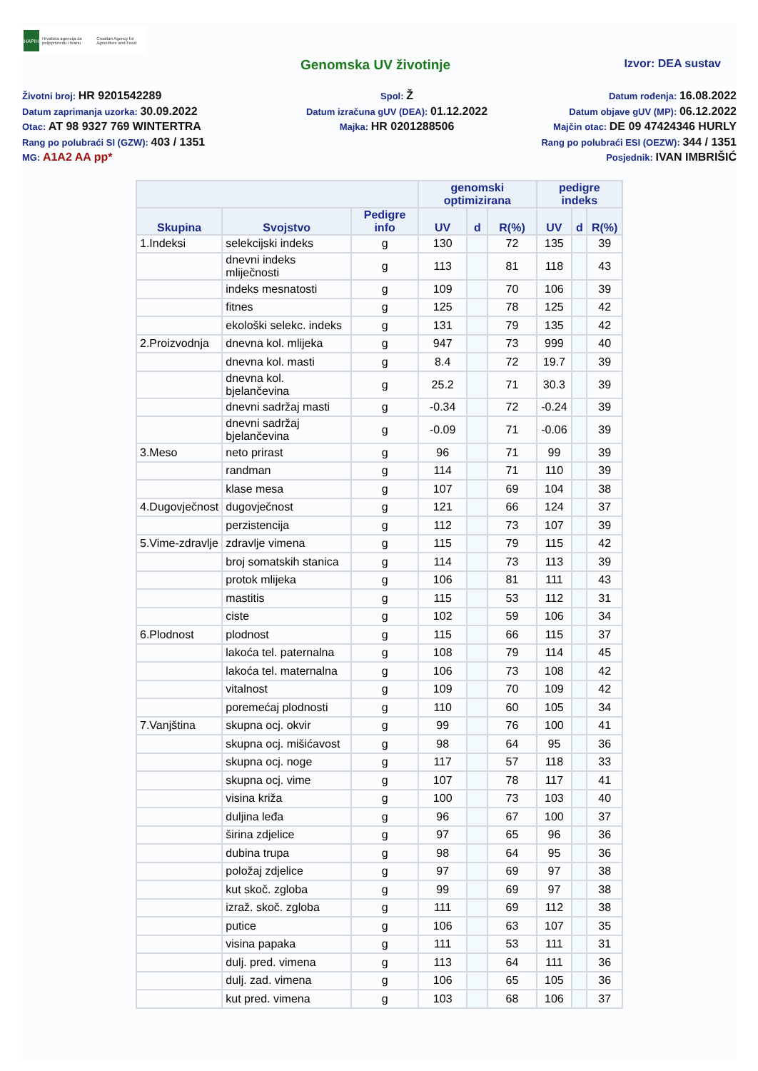HAPIH
Hrvatska agencija za poljoprivredu i hranu
Croatian Agency for Agriculture and Food
Genomska UV životinje
Izvor: DEA sustav
Životni broj: HR 9201542289
Spol: Ž
Datum rođenja: 16.08.2022
Datum zaprimanja uzorka: 30.09.2022
Datum izračuna gUV (DEA): 01.12.2022
Datum objave gUV (MP): 06.12.2022
Otac: AT 98 9327 769 WINTERTRA
Majka: HR 0201288506
Majčin otac: DE 09 47424346 HURLY
Rang po polubraći SI (GZW): 403 / 1351
Rang po polubraći ESI (OEZW): 344 / 1351
MG: A1A2 AA pp*
Posjednik: IVAN IMBRIŠIĆ
| | | | genomski optimizirana | | | pedigre indeks | | |
| --- | --- | --- | --- | --- | --- | --- | --- | --- |
| Skupina | Svojstvo | Pedigre info | UV | d | R(%) | UV | d | R(%) |
| 1.Indeksi | selekcijski indeks | g | 130 | | 72 | 135 | | 39 |
| | dnevni indeks mliječnosti | g | 113 | | 81 | 118 | | 43 |
| | indeks mesnatosti | g | 109 | | 70 | 106 | | 39 |
| | fitnes | g | 125 | | 78 | 125 | | 42 |
| | ekološki selekc. indeks | g | 131 | | 79 | 135 | | 42 |
| 2.Proizvodnja | dnevna kol. mlijeka | g | 947 | | 73 | 999 | | 40 |
| | dnevna kol. masti | g | 8.4 | | 72 | 19.7 | | 39 |
| | dnevna kol. bjelančevina | g | 25.2 | | 71 | 30.3 | | 39 |
| | dnevni sadržaj masti | g | -0.34 | | 72 | -0.24 | | 39 |
| | dnevni sadržaj bjelančevina | g | -0.09 | | 71 | -0.06 | | 39 |
| 3.Meso | neto prirast | g | 96 | | 71 | 99 | | 39 |
| | randman | g | 114 | | 71 | 110 | | 39 |
| | klase mesa | g | 107 | | 69 | 104 | | 38 |
| 4.Dugovječnost | dugovječnost | g | 121 | | 66 | 124 | | 37 |
| | perzistencija | g | 112 | | 73 | 107 | | 39 |
| 5.Vime-zdravlje | zdravlje vimena | g | 115 | | 79 | 115 | | 42 |
| | broj somatskih stanica | g | 114 | | 73 | 113 | | 39 |
| | protok mlijeka | g | 106 | | 81 | 111 | | 43 |
| | mastitis | g | 115 | | 53 | 112 | | 31 |
| | ciste | g | 102 | | 59 | 106 | | 34 |
| 6.Plodnost | plodnost | g | 115 | | 66 | 115 | | 37 |
| | lakoća tel. paternalna | g | 108 | | 79 | 114 | | 45 |
| | lakoća tel. maternalna | g | 106 | | 73 | 108 | | 42 |
| | vitalnost | g | 109 | | 70 | 109 | | 42 |
| | poremećaj plodnosti | g | 110 | | 60 | 105 | | 34 |
| 7.Vanjština | skupna ocj. okvir | g | 99 | | 76 | 100 | | 41 |
| | skupna ocj. mišićavost | g | 98 | | 64 | 95 | | 36 |
| | skupna ocj. noge | g | 117 | | 57 | 118 | | 33 |
| | skupna ocj. vime | g | 107 | | 78 | 117 | | 41 |
| | visina križa | g | 100 | | 73 | 103 | | 40 |
| | duljina leđa | g | 96 | | 67 | 100 | | 37 |
| | širina zdjelice | g | 97 | | 65 | 96 | | 36 |
| | dubina trupa | g | 98 | | 64 | 95 | | 36 |
| | položaj zdjelice | g | 97 | | 69 | 97 | | 38 |
| | kut skoč. zgloba | g | 99 | | 69 | 97 | | 38 |
| | izraž. skoč. zgloba | g | 111 | | 69 | 112 | | 38 |
| | putice | g | 106 | | 63 | 107 | | 35 |
| | visina papaka | g | 111 | | 53 | 111 | | 31 |
| | dulj. pred. vimena | g | 113 | | 64 | 111 | | 36 |
| | dulj. zad. vimena | g | 106 | | 65 | 105 | | 36 |
| | kut pred. vimena | g | 103 | | 68 | 106 | | 37 |